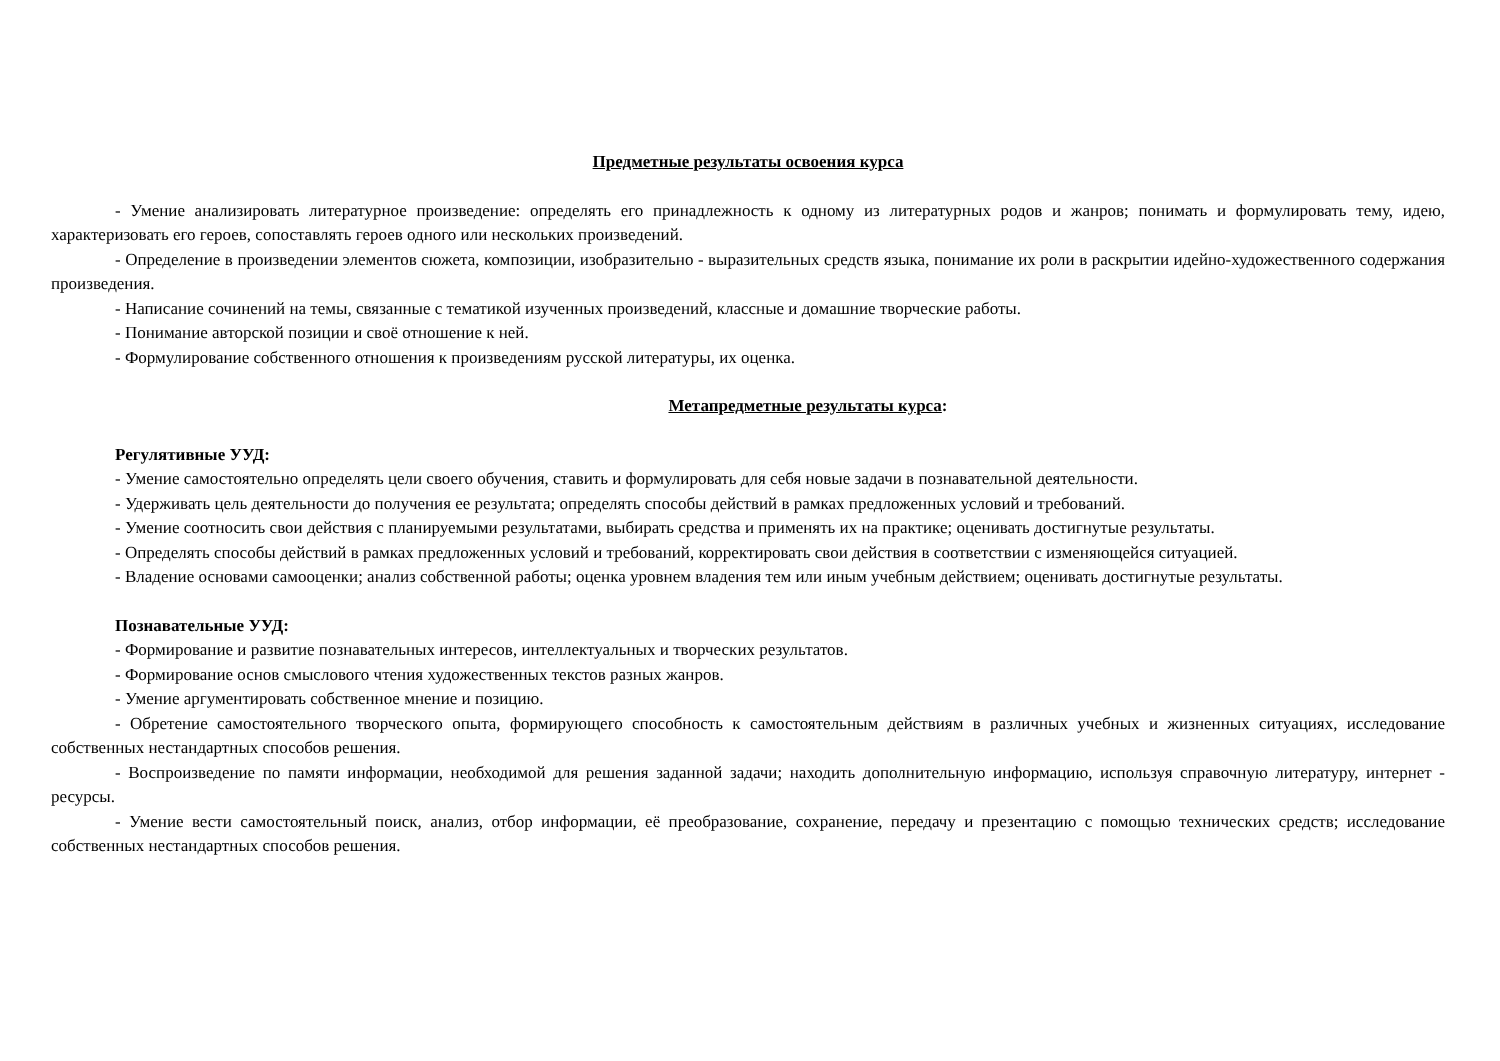Предметные результаты освоения курса
- Умение анализировать литературное произведение: определять его принадлежность к одному из литературных родов и жанров; понимать и формулировать тему, идею, характеризовать его героев, сопоставлять героев одного или нескольких произведений.
- Определение в произведении элементов сюжета, композиции, изобразительно - выразительных средств языка, понимание их роли в раскрытии идейно-художественного содержания произведения.
- Написание сочинений на темы, связанные с тематикой изученных произведений, классные и домашние творческие работы.
- Понимание авторской позиции и своё отношение к ней.
- Формулирование собственного отношения к произведениям русской литературы, их оценка.
Метапредметные результаты курса:
Регулятивные УУД:
- Умение самостоятельно определять цели своего обучения, ставить и формулировать для себя новые задачи в познавательной деятельности.
- Удерживать цель деятельности до получения ее результата; определять способы действий в рамках предложенных условий и требований.
- Умение соотносить свои действия с планируемыми результатами, выбирать средства и применять их на практике; оценивать достигнутые результаты.
- Определять способы действий в рамках предложенных условий и требований, корректировать свои действия в соответствии с изменяющейся ситуацией.
- Владение основами самооценки; анализ собственной работы; оценка уровнем владения тем или иным учебным действием; оценивать достигнутые результаты.
Познавательные УУД:
- Формирование и развитие познавательных интересов, интеллектуальных и творческих результатов.
- Формирование основ смыслового чтения художественных текстов разных жанров.
- Умение аргументировать собственное мнение и позицию.
- Обретение самостоятельного творческого опыта, формирующего способность к самостоятельным действиям в различных учебных и жизненных ситуациях, исследование собственных нестандартных способов решения.
- Воспроизведение по памяти информации, необходимой для решения заданной задачи; находить дополнительную информацию, используя справочную литературу, интернет - ресурсы.
- Умение вести самостоятельный поиск, анализ, отбор информации, её преобразование, сохранение, передачу и презентацию с помощью технических средств; исследование собственных нестандартных способов решения.